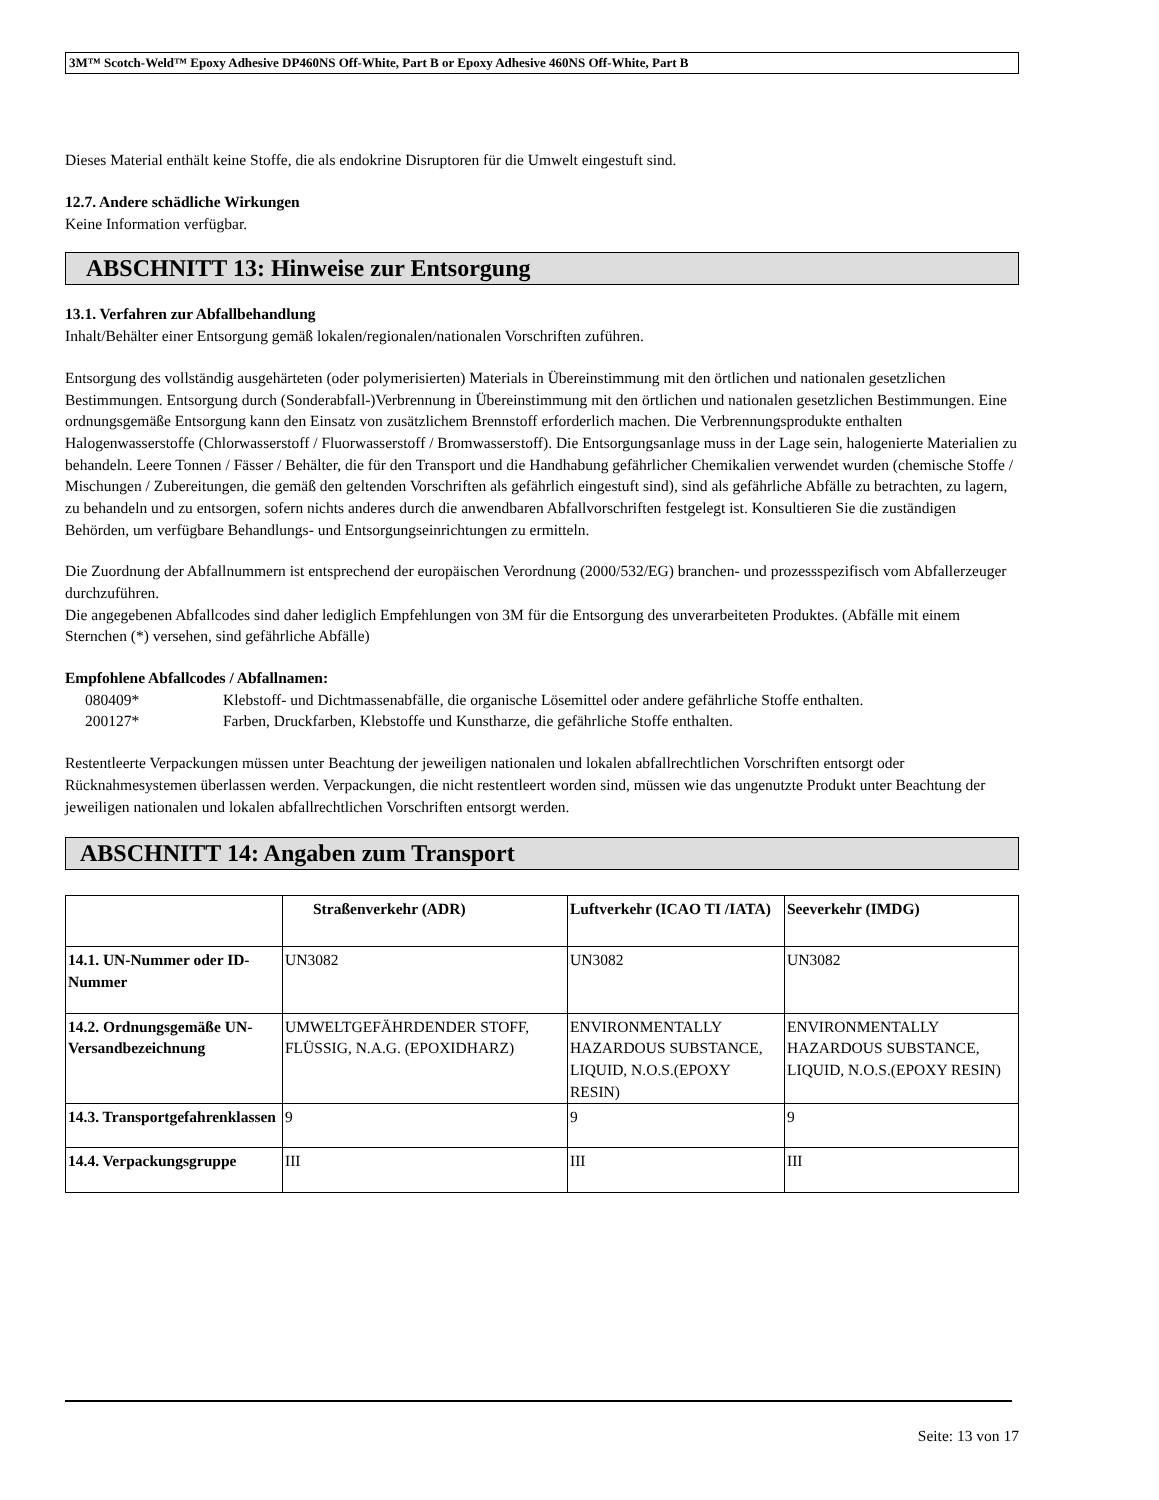3M™ Scotch-Weld™ Epoxy Adhesive DP460NS Off-White, Part B or Epoxy Adhesive 460NS Off-White, Part B
Dieses Material enthält keine Stoffe, die als endokrine Disruptoren für die Umwelt eingestuft sind.
12.7. Andere schädliche Wirkungen
Keine Information verfügbar.
ABSCHNITT 13: Hinweise zur Entsorgung
13.1. Verfahren zur Abfallbehandlung
Inhalt/Behälter einer Entsorgung gemäß lokalen/regionalen/nationalen Vorschriften zuführen.
Entsorgung des vollständig ausgehärteten (oder polymerisierten) Materials in Übereinstimmung mit den örtlichen und nationalen gesetzlichen Bestimmungen. Entsorgung durch (Sonderabfall-)Verbrennung in Übereinstimmung mit den örtlichen und nationalen gesetzlichen Bestimmungen. Eine ordnungsgemäße Entsorgung kann den Einsatz von zusätzlichem Brennstoff erforderlich machen. Die Verbrennungsprodukte enthalten Halogenwasserstoffe (Chlorwasserstoff / Fluorwasserstoff / Bromwasserstoff). Die Entsorgungsanlage muss in der Lage sein, halogenierte Materialien zu behandeln. Leere Tonnen / Fässer / Behälter, die für den Transport und die Handhabung gefährlicher Chemikalien verwendet wurden (chemische Stoffe / Mischungen / Zubereitungen, die gemäß den geltenden Vorschriften als gefährlich eingestuft sind), sind als gefährliche Abfälle zu betrachten, zu lagern, zu behandeln und zu entsorgen, sofern nichts anderes durch die anwendbaren Abfallvorschriften festgelegt ist. Konsultieren Sie die zuständigen Behörden, um verfügbare Behandlungs- und Entsorgungseinrichtungen zu ermitteln.
Die Zuordnung der Abfallnummern ist entsprechend der europäischen Verordnung (2000/532/EG) branchen- und prozessspezifisch vom Abfallerzeuger durchzuführen.
Die angegebenen Abfallcodes sind daher lediglich Empfehlungen von 3M für die Entsorgung des unverarbeiteten Produktes. (Abfälle mit einem Sternchen (*) versehen, sind gefährliche Abfälle)
Empfohlene Abfallcodes / Abfallnamen:
| 080409* | Klebstoff- und Dichtmassenabfälle, die organische Lösemittel oder andere gefährliche Stoffe enthalten. |
| 200127* | Farben, Druckfarben, Klebstoffe und Kunstharze, die gefährliche Stoffe enthalten. |
Restentleerte Verpackungen müssen unter Beachtung der jeweiligen nationalen und lokalen abfallrechtlichen Vorschriften entsorgt oder Rücknahmesystemen überlassen werden. Verpackungen, die nicht restentleert worden sind, müssen wie das ungenutzte Produkt unter Beachtung der jeweiligen nationalen und lokalen abfallrechtlichen Vorschriften entsorgt werden.
ABSCHNITT 14: Angaben zum Transport
| | Straßenverkehr (ADR) | Luftverkehr (ICAO TI /IATA) | Seeverkehr (IMDG) |
| --- | --- | --- | --- |
| 14.1. UN-Nummer oder ID-Nummer | UN3082 | UN3082 | UN3082 |
| 14.2. Ordnungsgemäße UN-Versandbezeichnung | UMWELTGEFÄHRDENDER STOFF, FLÜSSIG, N.A.G. (EPOXIDHARZ) | ENVIRONMENTALLY HAZARDOUS SUBSTANCE, LIQUID, N.O.S.(EPOXY RESIN) | ENVIRONMENTALLY HAZARDOUS SUBSTANCE, LIQUID, N.O.S.(EPOXY RESIN) |
| 14.3. Transportgefahrenklassen | 9 | 9 | 9 |
| 14.4. Verpackungsgruppe | III | III | III |
Seite: 13 von 17